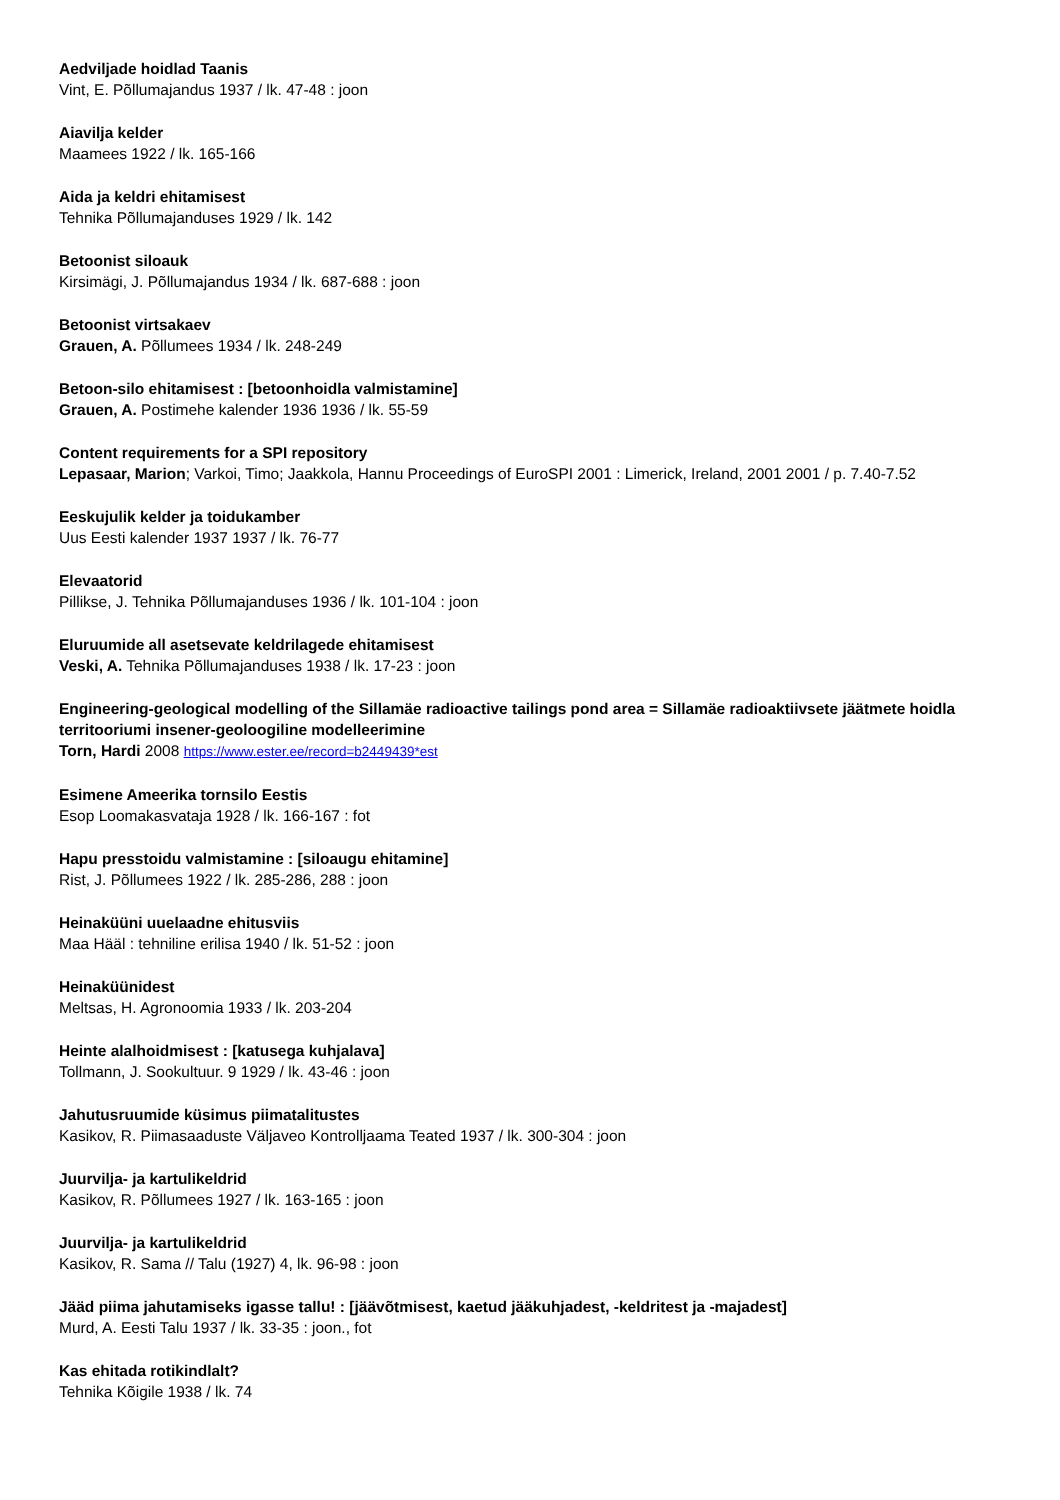Aedviljade hoidlad Taanis
Vint, E. Põllumajandus 1937 / lk. 47-48 : joon
Aiavilja kelder
Maamees 1922 / lk. 165-166
Aida ja keldri ehitamisest
Tehnika Põllumajanduses 1929 / lk. 142
Betoonist siloauk
Kirsimägi, J. Põllumajandus 1934 / lk. 687-688 : joon
Betoonist virtsakaev
Grauen, A. Põllumees 1934 / lk. 248-249
Betoon-silo ehitamisest : [betoonhoidla valmistamine]
Grauen, A. Postimehe kalender 1936 1936 / lk. 55-59
Content requirements for a SPI repository
Lepasaar, Marion; Varkoi, Timo; Jaakkola, Hannu Proceedings of EuroSPI 2001 : Limerick, Ireland, 2001 2001 / p. 7.40-7.52
Eeskujulik kelder ja toidukamber
Uus Eesti kalender 1937 1937 / lk. 76-77
Elevaatorid
Pillikse, J. Tehnika Põllumajanduses 1936 / lk. 101-104 : joon
Eluruumide all asetsevate keldrilagede ehitamisest
Veski, A. Tehnika Põllumajanduses 1938 / lk. 17-23 : joon
Engineering-geological modelling of the Sillamäe radioactive tailings pond area = Sillamäe radioaktiivsete jäätmete hoidla territooriumi insener-geoloogiline modelleerimine
Torn, Hardi 2008 https://www.ester.ee/record=b2449439*est
Esimene Ameerika tornsilo Eestis
Esop Loomakasvataja 1928 / lk. 166-167 : fot
Hapu presstoidu valmistamine : [siloaugu ehitamine]
Rist, J. Põllumees 1922 / lk. 285-286, 288 : joon
Heinaküüni uuelaadne ehitusviis
Maa Hääl : tehniline erilisa 1940 / lk. 51-52 : joon
Heinaküünidest
Meltsas, H. Agronoomia 1933 / lk. 203-204
Heinte alalhoidmisest : [katusega kuhjalava]
Tollmann, J. Sookultuur. 9 1929 / lk. 43-46 : joon
Jahutusruumide küsimus piimatalitustes
Kasikov, R. Piimasaaduste Väljaveo Kontrolljaama Teated 1937 / lk. 300-304 : joon
Juurvilja- ja kartulikeldrid
Kasikov, R. Põllumees 1927 / lk. 163-165 : joon
Juurvilja- ja kartulikeldrid
Kasikov, R. Sama // Talu (1927) 4, lk. 96-98 : joon
Jääd piima jahutamiseks igasse tallu! : [jäävõtmisest, kaetud jääkuhjadest, -keldritest ja -majadest]
Murd, A. Eesti Talu 1937 / lk. 33-35 : joon., fot
Kas ehitada rotikindlalt?
Tehnika Kõigile 1938 / lk. 74